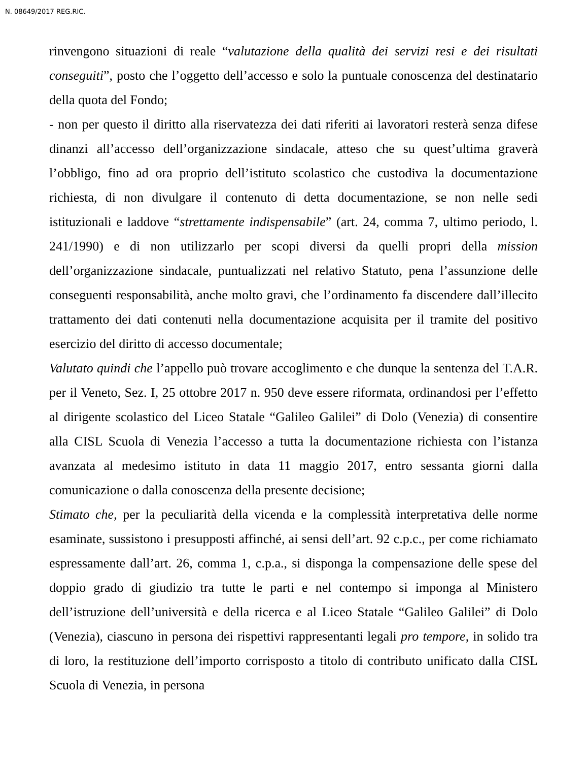N. 08649/2017 REG.RIC.
rinvengono situazioni di reale “valutazione della qualità dei servizi resi e dei risultati conseguiti”, posto che l’oggetto dell’accesso e solo la puntuale conoscenza del destinatario della quota del Fondo;
- non per questo il diritto alla riservatezza dei dati riferiti ai lavoratori resterà senza difese dinanzi all’accesso dell’organizzazione sindacale, atteso che su quest’ultima graverà l’obbligo, fino ad ora proprio dell’istituto scolastico che custodiva la documentazione richiesta, di non divulgare il contenuto di detta documentazione, se non nelle sedi istituzionali e laddove “strettamente indispensabile” (art. 24, comma 7, ultimo periodo, l. 241/1990) e di non utilizzarlo per scopi diversi da quelli propri della mission dell’organizzazione sindacale, puntualizzati nel relativo Statuto, pena l’assunzione delle conseguenti responsabilità, anche molto gravi, che l’ordinamento fa discendere dall’illecito trattamento dei dati contenuti nella documentazione acquisita per il tramite del positivo esercizio del diritto di accesso documentale;
Valutato quindi che l’appello può trovare accoglimento e che dunque la sentenza del T.A.R. per il Veneto, Sez. I, 25 ottobre 2017 n. 950 deve essere riformata, ordinandosi per l’effetto al dirigente scolastico del Liceo Statale “Galileo Galilei” di Dolo (Venezia) di consentire alla CISL Scuola di Venezia l’accesso a tutta la documentazione richiesta con l’istanza avanzata al medesimo istituto in data 11 maggio 2017, entro sessanta giorni dalla comunicazione o dalla conoscenza della presente decisione;
Stimato che, per la peculiarità della vicenda e la complessità interpretativa delle norme esaminate, sussistono i presupposti affinché, ai sensi dell’art. 92 c.p.c., per come richiamato espressamente dall’art. 26, comma 1, c.p.a., si disponga la compensazione delle spese del doppio grado di giudizio tra tutte le parti e nel contempo si imponga al Ministero dell’istruzione dell’università e della ricerca e al Liceo Statale “Galileo Galilei” di Dolo (Venezia), ciascuno in persona dei rispettivi rappresentanti legali pro tempore, in solido tra di loro, la restituzione dell’importo corrisposto a titolo di contributo unificato dalla CISL Scuola di Venezia, in persona